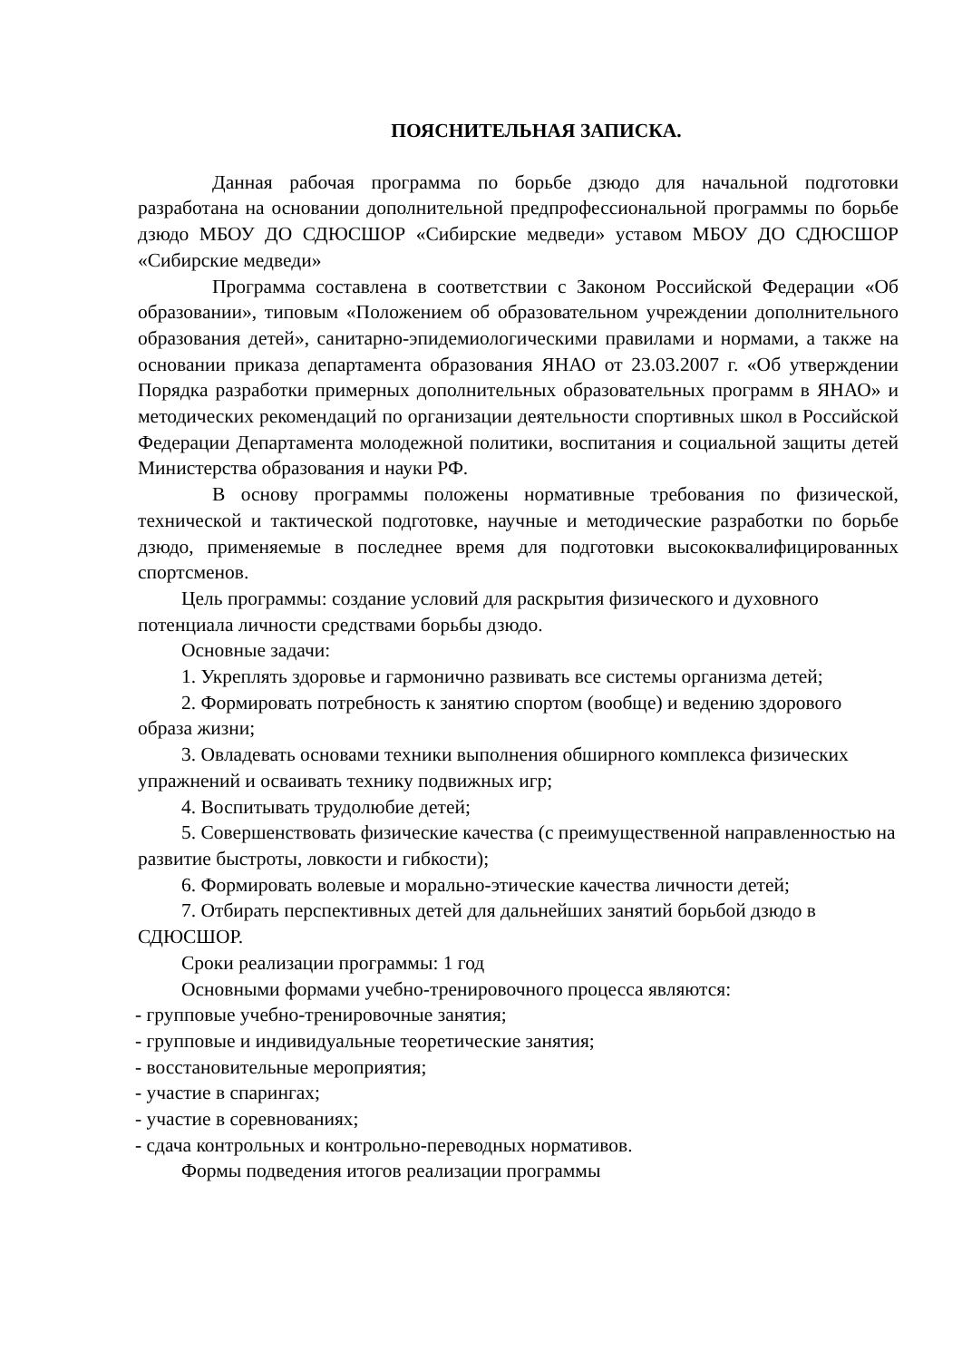ПОЯСНИТЕЛЬНАЯ ЗАПИСКА.
Данная рабочая программа по борьбе дзюдо для начальной подготовки разработана на основании дополнительной предпрофессиональной программы по борьбе дзюдо МБОУ ДО СДЮСШОР «Сибирские медведи» уставом МБОУ ДО СДЮСШОР «Сибирские медведи»
Программа составлена в соответствии с Законом Российской Федерации «Об образовании», типовым «Положением об образовательном учреждении дополнительного образования детей», санитарно-эпидемиологическими правилами и нормами, а также на основании приказа департамента образования ЯНАО от 23.03.2007 г. «Об утверждении Порядка разработки примерных дополнительных образовательных программ в ЯНАО» и методических рекомендаций по организации деятельности спортивных школ в Российской Федерации Департамента молодежной политики, воспитания и социальной защиты детей Министерства образования и науки РФ.
В основу программы положены нормативные требования по физической, технической и тактической подготовке, научные и методические разработки по борьбе дзюдо, применяемые в последнее время для подготовки высококвалифицированных спортсменов.
Цель программы: создание условий для раскрытия физического и духовного потенциала личности средствами борьбы дзюдо.
Основные задачи:
1. Укреплять здоровье и гармонично развивать все системы организма детей;
2. Формировать потребность к занятию спортом (вообще) и ведению здорового образа жизни;
3. Овладевать основами техники выполнения обширного комплекса физических упражнений и осваивать технику подвижных игр;
4. Воспитывать трудолюбие детей;
5. Совершенствовать физические качества (с преимущественной направленностью на развитие быстроты, ловкости и гибкости);
6. Формировать волевые и морально-этические качества личности детей;
7. Отбирать перспективных детей для дальнейших занятий борьбой дзюдо в СДЮСШОР.
Сроки реализации программы: 1 год
Основными формами учебно-тренировочного процесса являются:
- групповые учебно-тренировочные занятия;
- групповые и индивидуальные теоретические занятия;
- восстановительные мероприятия;
- участие в спарингах;
- участие в соревнованиях;
- сдача контрольных и контрольно-переводных нормативов.
Формы подведения итогов реализации программы